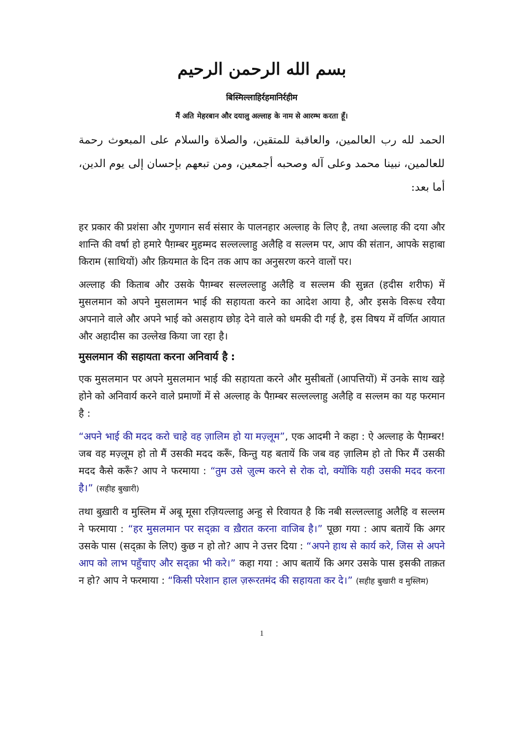بسم الله الرحمن الرحيم
बिस्मिल्लाहिर्रहमानिर्रहीम
मैं अति मेहरबान और दयालु अल्लाह के नाम से आरम्भ करता हूँ।
الحمد لله رب العالمين، والعاقبة للمتقين، والصلاة والسلام على المبعوث رحمة للعالمين، نبينا محمد وعلى آله وصحبه أجمعين، ومن تبعهم بإحسان إلى يوم الدين، أما بعد:
हर प्रकार की प्रशंसा और गुणगान सर्व संसार के पालनहार अल्लाह के लिए है, तथा अल्लाह की दया और शान्ति की वर्षा हो हमारे पैग़म्बर मुहम्मद सल्लल्लाहु अलैहि व सल्लम पर, आप की संतान, आपके सहाबा किराम (साथियों) और क़ियमात के दिन तक आप का अनुसरण करने वालों पर।
अल्लाह की किताब और उसके पैग़म्बर सल्लल्लाहु अलैहि व सल्लम की सुन्नत (हदीस शरीफ) में मुसलमान को अपने मुसलामन भाई की सहायता करने का आदेश आया है, और इसके विरूध रवैया अपनाने वाले और अपने भाई को असहाय छोड़ देने वाले को धमकी दी गई है, इस विषय में वर्णित आयात और अहादीस का उल्लेख किया जा रहा है।
मुसलमान की सहायता करना अनिवार्य है :
एक मुसलमान पर अपने मुसलमान भाई की सहायता करने और मुसीबतों (आपत्तियों) में उनके साथ खड़े होने को अनिवार्य करने वाले प्रमाणों में से अल्लाह के पैग़म्बर सल्लल्लाहु अलैहि व सल्लम का यह फरमान है :
“अपने भाई की मदद करो चाहे वह ज़ालिम हो या मज़्लूम”, एक आदमी ने कहा : ऐ अल्लाह के पैग़म्बर! जब वह मज़्लूम हो तो मैं उसकी मदद करूँ, किन्तु यह बतायें कि जब वह ज़ालिम हो तो फिर मैं उसकी मदद कैसे करूँ? आप ने फरमाया : “तुम उसे ज़ुल्म करने से रोक दो, क्योंकि यही उसकी मदद करना है।” (सहीह बुखारी)
तथा बुख़ारी व मुस्लिम में अबू मूसा रज़ियल्लाहु अन्हु से रिवायत है कि नबी सल्लल्लाहु अलैहि व सल्लम ने फरमाया : “हर मुसलमान पर सद्क़ा व ख़ैरात करना वाजिब है।” पूछा गया : आप बतायें कि अगर उसके पास (सद्क़ा के लिए) कुछ न हो तो? आप ने उत्तर दिया : “अपने हाथ से कार्य करे, जिस से अपने आप को लाभ पहुँचाए और सद्क़ा भी करे।” कहा गया : आप बतायें कि अगर उसके पास इसकी ताक़त न हो? आप ने फरमाया : “किसी परेशान हाल ज़रूरतमंद की सहायता कर दे।” (सहीह बुखारी व मुस्लिम)
1